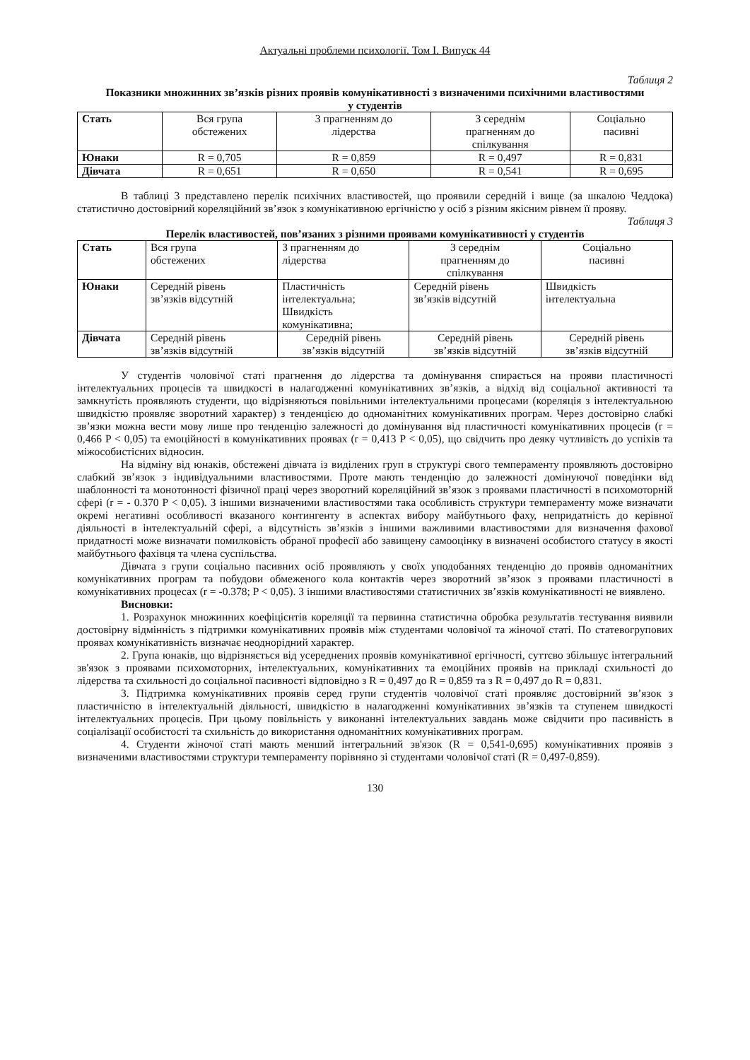Актуальні проблеми психології. Том І. Випуск 44
Таблиця 2
Показники множинних зв’язків різних проявів комунікативності з визначеними психічними властивостями у студентів
| Стать | Вся група обстежених | З прагненням до лідерства | З середнім прагненням до спілкування | Соціально пасивні |
| --- | --- | --- | --- | --- |
| Юнаки | R = 0,705 | R = 0,859 | R = 0,497 | R = 0,831 |
| Дівчата | R = 0,651 | R = 0,650 | R = 0,541 | R = 0,695 |
В таблиці 3 представлено перелік психічних властивостей, що проявили середній і вище (за шкалою Чеддока) статистично достовірний кореляційний зв’язок з комунікативною ергічністю у осіб з різним якісним рівнем її прояву.
Таблиця 3
Перелік властивостей, пов’язаних з різними проявами комунікативності у студентів
| Стать | Вся група обстежених | З прагненням до лідерства | З середнім прагненням до спілкування | Соціально пасивні |
| --- | --- | --- | --- | --- |
| Юнаки | Середній рівень зв’язків відсутній | Пластичність інтелектуальна; Швидкість комунікативна; | Середній рівень зв’язків відсутній | Швидкість інтелектуальна |
| Дівчата | Середній рівень зв’язків відсутній | Середній рівень зв’язків відсутній | Середній рівень зв’язків відсутній | Середній рівень зв’язків відсутній |
У студентів чоловічої статі прагнення до лідерства та домінування спирається на прояви пластичності інтелектуальних процесів та швидкості в налагодженні комунікативних зв’язків, а відхід від соціальної активності та замкнутість проявляють студенти, що відрізняються повільними інтелектуальними процесами (кореляція з інтелектуальною швидкістю проявляє зворотний характер) з тенденцією до одноманітних комунікативних програм. Через достовірно слабкі зв’язки можна вести мову лише про тенденцію залежності до домінування від пластичності комунікативних процесів (r = 0,466 P < 0,05) та емоційності в комунікативних проявах (r = 0,413 P < 0,05), що свідчить про деяку чутливість до успіхів та міжособистісних відносин.
На відміну від юнаків, обстежені дівчата із виділених груп в структурі свого темпераменту проявляють достовірно слабкий зв’язок з індивідуальними властивостями. Проте мають тенденцію до залежності домінуючої поведінки від шаблонності та монотонності фізичної праці через зворотний кореляційний зв’язок з проявами пластичності в психомоторній сфері (r = - 0.370 P < 0,05). З іншими визначеними властивостями така особливість структури темпераменту може визначати окремі негативні особливості вказаного контингенту в аспектах вибору майбутнього фаху, непридатність до керівної діяльності в інтелектуальній сфері, а відсутність зв’язків з іншими важливими властивостями для визначення фахової придатності може визначати помилковість обраної професії або завищену самооцінку в визначені особистого статусу в якості майбутнього фахівця та члена суспільства.
Дівчата з групи соціально пасивних осіб проявляють у своїх уподобаннях тенденцію до проявів одноманітних комунікативних програм та побудови обмеженого кола контактів через зворотний зв’язок з проявами пластичності в комунікативних процесах (r = -0.378; P < 0,05). З іншими властивостями статистичних зв’язків комунікативності не виявлено.
Висновки:
1. Розрахунок множинних коефіцієнтів кореляції та первинна статистична обробка результатів тестування виявили достовірну відмінність з підтримки комунікативних проявів між студентами чоловічої та жіночої статі. По статевогрупових проявах комунікативність визначає неоднорідний характер.
2. Група юнаків, що відрізняється від усереднених проявів комунікативної ергічності, суттєво збільшує інтегральний зв'язок з проявами психомоторних, інтелектуальних, комунікативних та емоційних проявів на прикладі схильності до лідерства та схильності до соціальної пасивності відповідно з R = 0,497 до R = 0,859 та з R = 0,497 до R = 0,831.
3. Підтримка комунікативних проявів серед групи студентів чоловічої статі проявляє достовірний зв’язок з пластичністю в інтелектуальній діяльності, швидкістю в налагодженні комунікативних зв’язків та ступенем швидкості інтелектуальних процесів. При цьому повільність у виконанні інтелектуальних завдань може свідчити про пасивність в соціалізації особистості та схильність до використання одноманітних комунікативних програм.
4. Студенти жіночої статі мають менший інтегральний зв'язок (R = 0,541-0,695) комунікативних проявів з визначеними властивостями структури темпераменту порівняно зі студентами чоловічої статі (R = 0,497-0,859).
130